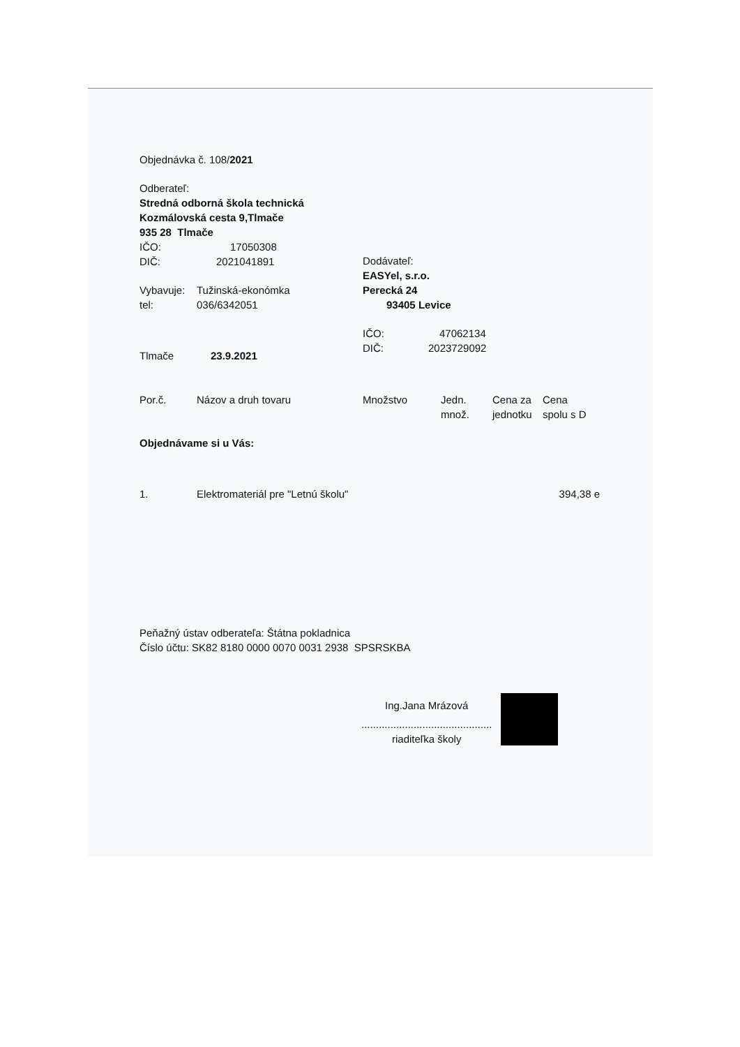Objednávka č. 108/2021
Odberateľ:
Stredná odborná škola technická
Kozmálovská cesta 9,Tlmače
935 28 Tlmače
IČO: 17050308
DIČ: 2021041891
Vybavuje: Tužinská-ekonómka
tel: 036/6342051
Tlmače 23.9.2021
Dodávateľ:
EASYel, s.r.o.
Perecká 24
93405 Levice
IČO: 47062134
DIČ: 2023729092
| Por.č. | Názov a druh tovaru | Množstvo | Jedn. množ. | Cena za jednotku | Cena spolu s D |
| --- | --- | --- | --- | --- | --- |
Objednávame si u Vás:
| 1. | Elektromateriál pre "Letnú školu" | 394,38 e |
Peňažný ústav odberateľa: Štátna pokladnica
Číslo účtu: SK82 8180 0000 0070 0031 2938 SPSRSKBA
Ing.Jana Mrázová
.............................................
riaditeľka školy